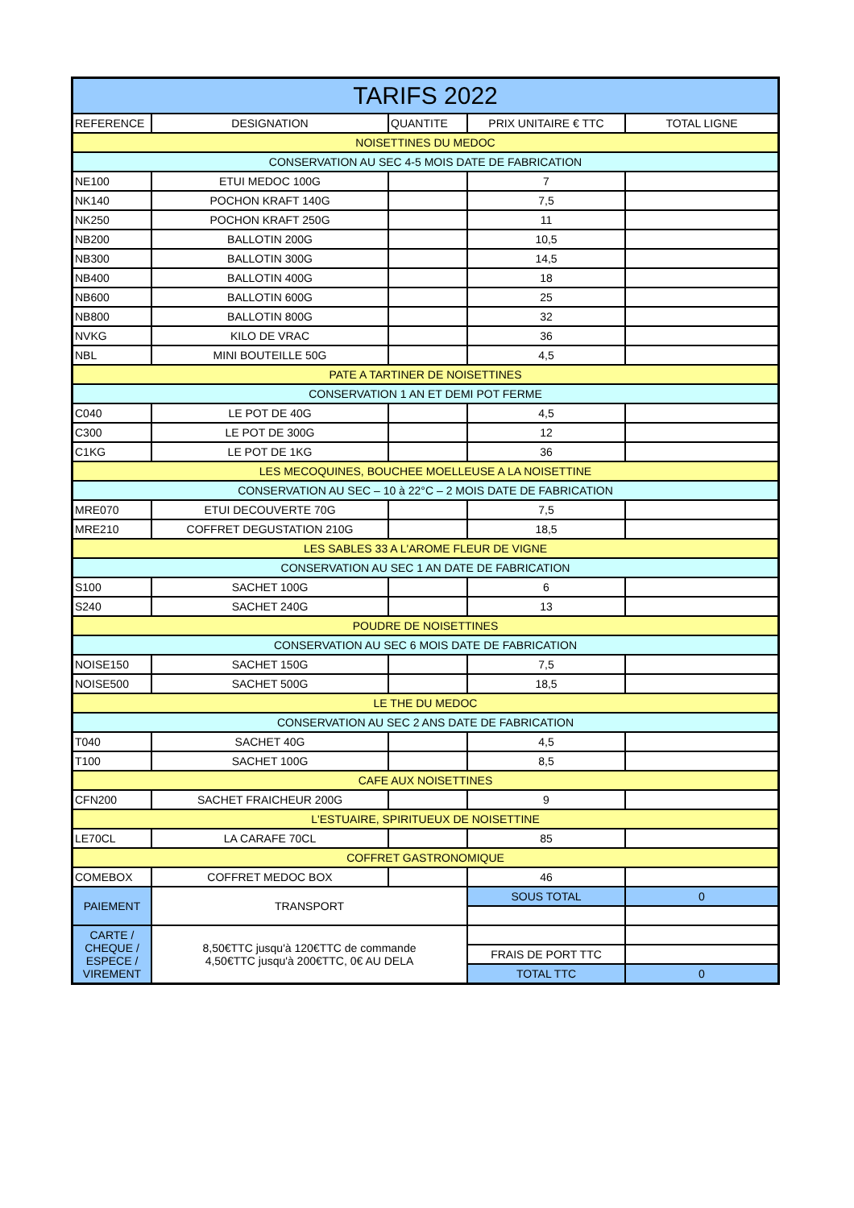| TARIFS 2022 | | | | |
| REFERENCE | DESIGNATION | QUANTITE | PRIX UNITAIRE € TTC | TOTAL LIGNE |
| NOISETTINES DU MEDOC | | | | |
| CONSERVATION AU SEC 4-5 MOIS DATE DE FABRICATION | | | | |
| NE100 | ETUI MEDOC 100G | | 7 | |
| NK140 | POCHON KRAFT 140G | | 7,5 | |
| NK250 | POCHON KRAFT 250G | | 11 | |
| NB200 | BALLOTIN 200G | | 10,5 | |
| NB300 | BALLOTIN 300G | | 14,5 | |
| NB400 | BALLOTIN 400G | | 18 | |
| NB600 | BALLOTIN 600G | | 25 | |
| NB800 | BALLOTIN 800G | | 32 | |
| NVKG | KILO DE VRAC | | 36 | |
| NBL | MINI BOUTEILLE 50G | | 4,5 | |
| PATE A TARTINER DE NOISETTINES | | | | |
| CONSERVATION 1 AN ET DEMI POT FERME | | | | |
| C040 | LE POT DE 40G | | 4,5 | |
| C300 | LE POT DE 300G | | 12 | |
| C1KG | LE POT DE 1KG | | 36 | |
| LES MECOQUINES, BOUCHEE MOELLEUSE A LA NOISETTINE | | | | |
| CONSERVATION AU SEC – 10 à 22°C – 2 MOIS DATE DE FABRICATION | | | | |
| MRE070 | ETUI DECOUVERTE 70G | | 7,5 | |
| MRE210 | COFFRET DEGUSTATION 210G | | 18,5 | |
| LES SABLES 33 A L'AROME FLEUR DE VIGNE | | | | |
| CONSERVATION AU SEC 1 AN DATE DE FABRICATION | | | | |
| S100 | SACHET 100G | | 6 | |
| S240 | SACHET 240G | | 13 | |
| POUDRE DE NOISETTINES | | | | |
| CONSERVATION AU SEC 6 MOIS DATE DE FABRICATION | | | | |
| NOISE150 | SACHET 150G | | 7,5 | |
| NOISE500 | SACHET 500G | | 18,5 | |
| LE THE DU MEDOC | | | | |
| CONSERVATION AU SEC 2 ANS DATE DE FABRICATION | | | | |
| T040 | SACHET 40G | | 4,5 | |
| T100 | SACHET 100G | | 8,5 | |
| CAFE AUX NOISETTINES | | | | |
| CFN200 | SACHET FRAICHEUR 200G | | 9 | |
| L'ESTUAIRE, SPIRITUEUX DE NOISETTINE | | | | |
| LE70CL | LA CARAFE 70CL | | 85 | |
| COFFRET GASTRONOMIQUE | | | | |
| COMEBOX | COFFRET MEDOC BOX | | 46 | |
| PAIEMENT | TRANSPORT | | SOUS TOTAL | 0 |
| CARTE / CHEQUE / ESPECE / VIREMENT | 8,50€TTC jusqu'à 120€TTC de commande 4,50€TTC jusqu'à 200€TTC, 0€ AU DELA | | | |
| | | | FRAIS DE PORT TTC | |
| | | | TOTAL TTC | 0 |